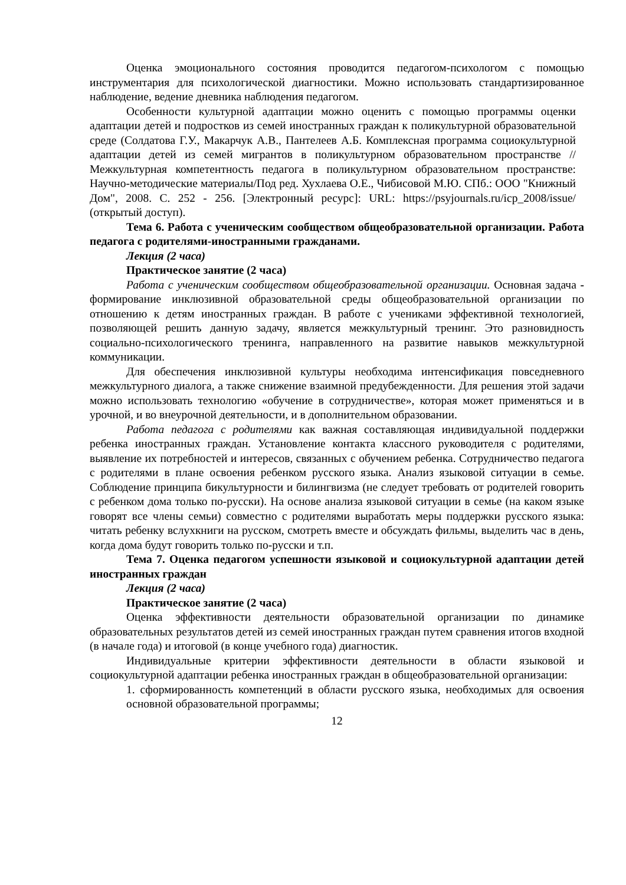Оценка эмоционального состояния проводится педагогом-психологом с помощью инструментария для психологической диагностики. Можно использовать стандартизированное наблюдение, ведение дневника наблюдения педагогом.
Особенности культурной адаптации можно оценить с помощью программы оценки адаптации детей и подростков из семей иностранных граждан к поликультурной образовательной среде (Солдатова Г.У., Макарчук А.В., Пантелеев А.Б. Комплексная программа социокультурной адаптации детей из семей мигрантов в поликультурном образовательном пространстве // Межкультурная компетентность педагога в поликультурном образовательном пространстве: Научно-методические материалы/Под ред. Хухлаева О.Е., Чибисовой М.Ю. СПб.: ООО "Книжный Дом", 2008. С. 252 - 256. [Электронный ресурс]: URL: https://psyjournals.ru/icp_2008/issue/ (открытый доступ).
Тема 6. Работа с ученическим сообществом общеобразовательной организации. Работа педагога с родителями-иностранными гражданами.
Лекция (2 часа)
Практическое занятие (2 часа)
Работа с ученическим сообществом общеобразовательной организации. Основная задача - формирование инклюзивной образовательной среды общеобразовательной организации по отношению к детям иностранных граждан. В работе с учениками эффективной технологией, позволяющей решить данную задачу, является межкультурный тренинг. Это разновидность социально-психологического тренинга, направленного на развитие навыков межкультурной коммуникации.
Для обеспечения инклюзивной культуры необходима интенсификация повседневного межкультурного диалога, а также снижение взаимной предубежденности. Для решения этой задачи можно использовать технологию «обучение в сотрудничестве», которая может применяться и в урочной, и во внеурочной деятельности, и в дополнительном образовании.
Работа педагога с родителями как важная составляющая индивидуальной поддержки ребенка иностранных граждан. Установление контакта классного руководителя с родителями, выявление их потребностей и интересов, связанных с обучением ребенка. Сотрудничество педагога с родителями в плане освоения ребенком русского языка. Анализ языковой ситуации в семье. Соблюдение принципа бикультурности и билингвизма (не следует требовать от родителей говорить с ребенком дома только по-русски). На основе анализа языковой ситуации в семье (на каком языке говорят все члены семьи) совместно с родителями выработать меры поддержки русского языка: читать ребенку вслухкниги на русском, смотреть вместе и обсуждать фильмы, выделить час в день, когда дома будут говорить только по-русски и т.п.
Тема 7. Оценка педагогом успешности языковой и социокультурной адаптации детей иностранных граждан
Лекция (2 часа)
Практическое занятие (2 часа)
Оценка эффективности деятельности образовательной организации по динамике образовательных результатов детей из семей иностранных граждан путем сравнения итогов входной (в начале года) и итоговой (в конце учебного года) диагностик.
Индивидуальные критерии эффективности деятельности в области языковой и социокультурной адаптации ребенка иностранных граждан в общеобразовательной организации:
1. сформированность компетенций в области русского языка, необходимых для освоения основной образовательной программы;
12